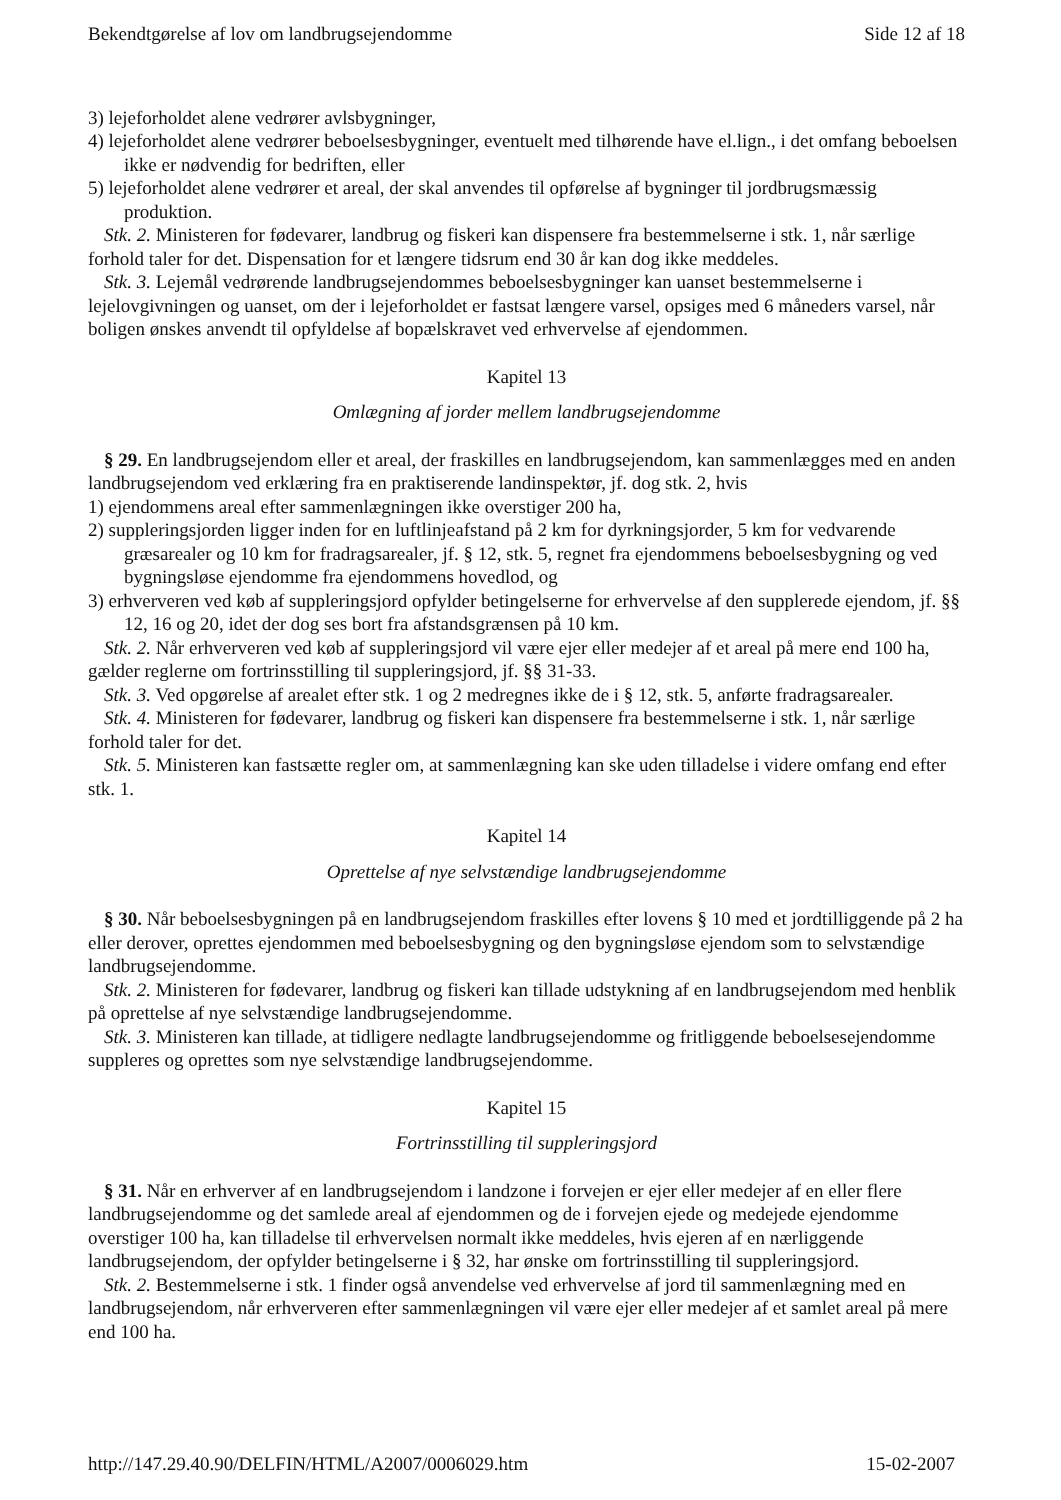Bekendtgørelse af lov om landbrugsejendomme Side 12 af 18
3) lejeforholdet alene vedrører avlsbygninger,
4) lejeforholdet alene vedrører beboelsesbygninger, eventuelt med tilhørende have el.lign., i det omfang beboelsen ikke er nødvendig for bedriften, eller
5) lejeforholdet alene vedrører et areal, der skal anvendes til opførelse af bygninger til jordbrugsmæssig produktion.
Stk. 2. Ministeren for fødevarer, landbrug og fiskeri kan dispensere fra bestemmelserne i stk. 1, når særlige forhold taler for det. Dispensation for et længere tidsrum end 30 år kan dog ikke meddeles.
Stk. 3. Lejemål vedrørende landbrugsejendommes beboelsesbygninger kan uanset bestemmelserne i lejelovgivningen og uanset, om der i lejeforholdet er fastsat længere varsel, opsiges med 6 måneders varsel, når boligen ønskes anvendt til opfyldelse af bopælskravet ved erhvervelse af ejendommen.
Kapitel 13
Omlægning af jorder mellem landbrugsejendomme
§ 29. En landbrugsejendom eller et areal, der fraskilles en landbrugsejendom, kan sammenlægges med en anden landbrugsejendom ved erklæring fra en praktiserende landinspektør, jf. dog stk. 2, hvis
1) ejendommens areal efter sammenlægningen ikke overstiger 200 ha,
2) suppleringsjorden ligger inden for en luftlinjeafstand på 2 km for dyrkningsjorder, 5 km for vedvarende græsarealer og 10 km for fradragsarealer, jf. § 12, stk. 5, regnet fra ejendommens beboelsesbygning og ved bygningsløse ejendomme fra ejendommens hovedlod, og
3) erhververen ved køb af suppleringsjord opfylder betingelserne for erhvervelse af den supplerede ejendom, jf. §§ 12, 16 og 20, idet der dog ses bort fra afstandsgrænsen på 10 km.
Stk. 2. Når erhververen ved køb af suppleringsjord vil være ejer eller medejer af et areal på mere end 100 ha, gælder reglerne om fortrinsstilling til suppleringsjord, jf. §§ 31-33.
Stk. 3. Ved opgørelse af arealet efter stk. 1 og 2 medregnes ikke de i § 12, stk. 5, anførte fradragsarealer.
Stk. 4. Ministeren for fødevarer, landbrug og fiskeri kan dispensere fra bestemmelserne i stk. 1, når særlige forhold taler for det.
Stk. 5. Ministeren kan fastsætte regler om, at sammenlægning kan ske uden tilladelse i videre omfang end efter stk. 1.
Kapitel 14
Oprettelse af nye selvstændige landbrugsejendomme
§ 30. Når beboelsesbygningen på en landbrugsejendom fraskilles efter lovens § 10 med et jordtilliggende på 2 ha eller derover, oprettes ejendommen med beboelsesbygning og den bygningsløse ejendom som to selvstændige landbrugsejendomme.
Stk. 2. Ministeren for fødevarer, landbrug og fiskeri kan tillade udstykning af en landbrugsejendom med henblik på oprettelse af nye selvstændige landbrugsejendomme.
Stk. 3. Ministeren kan tillade, at tidligere nedlagte landbrugsejendomme og fritliggende beboelsesejendomme suppleres og oprettes som nye selvstændige landbrugsejendomme.
Kapitel 15
Fortrinsstilling til suppleringsjord
§ 31. Når en erhverver af en landbrugsejendom i landzone i forvejen er ejer eller medejer af en eller flere landbrugsejendomme og det samlede areal af ejendommen og de i forvejen ejede og medejede ejendomme overstiger 100 ha, kan tilladelse til erhvervelsen normalt ikke meddeles, hvis ejeren af en nærliggende landbrugsejendom, der opfylder betingelserne i § 32, har ønske om fortrinsstilling til suppleringsjord.
Stk. 2. Bestemmelserne i stk. 1 finder også anvendelse ved erhvervelse af jord til sammenlægning med en landbrugsejendom, når erhververen efter sammenlægningen vil være ejer eller medejer af et samlet areal på mere end 100 ha.
http://147.29.40.90/DELFIN/HTML/A2007/0006029.htm 15-02-2007